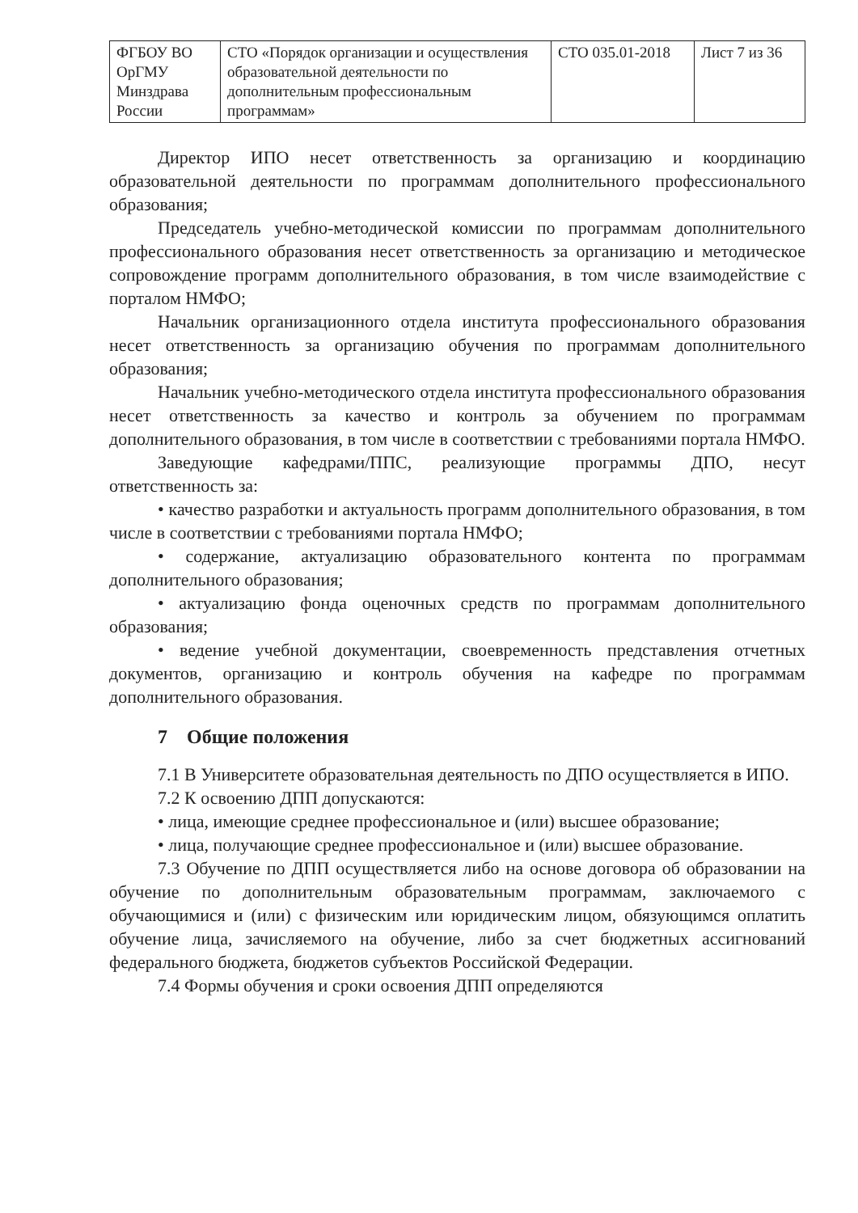| ФГБОУ ВО ОрГМУ Минздрава России | СТО «Порядок организации и осуществления образовательной деятельности по дополнительным профессиональным программам» | СТО 035.01-2018 | Лист 7 из 36 |
Директор ИПО несет ответственность за организацию и координацию образовательной деятельности по программам дополнительного профессионального образования;
Председатель учебно-методической комиссии по программам дополнительного профессионального образования несет ответственность за организацию и методическое сопровождение программ дополнительного образования, в том числе взаимодействие с порталом НМФО;
Начальник организационного отдела института профессионального образования несет ответственность за организацию обучения по программам дополнительного образования;
Начальник учебно-методического отдела института профессионального образования несет ответственность за качество и контроль за обучением по программам дополнительного образования, в том числе в соответствии с требованиями портала НМФО.
Заведующие кафедрами/ППС, реализующие программы ДПО, несут ответственность за:
• качество разработки и актуальность программ дополнительного образования, в том числе в соответствии с требованиями портала НМФО;
• содержание, актуализацию образовательного контента по программам дополнительного образования;
• актуализацию фонда оценочных средств по программам дополнительного образования;
• ведение учебной документации, своевременность представления отчетных документов, организацию и контроль обучения на кафедре по программам дополнительного образования.
7 Общие положения
7.1 В Университете образовательная деятельность по ДПО осуществляется в ИПО.
7.2 К освоению ДПП допускаются:
• лица, имеющие среднее профессиональное и (или) высшее образование;
• лица, получающие среднее профессиональное и (или) высшее образование.
7.3 Обучение по ДПП осуществляется либо на основе договора об образовании на обучение по дополнительным образовательным программам, заключаемого с обучающимися и (или) с физическим или юридическим лицом, обязующимся оплатить обучение лица, зачисляемого на обучение, либо за счет бюджетных ассигнований федерального бюджета, бюджетов субъектов Российской Федерации.
7.4 Формы обучения и сроки освоения ДПП определяются